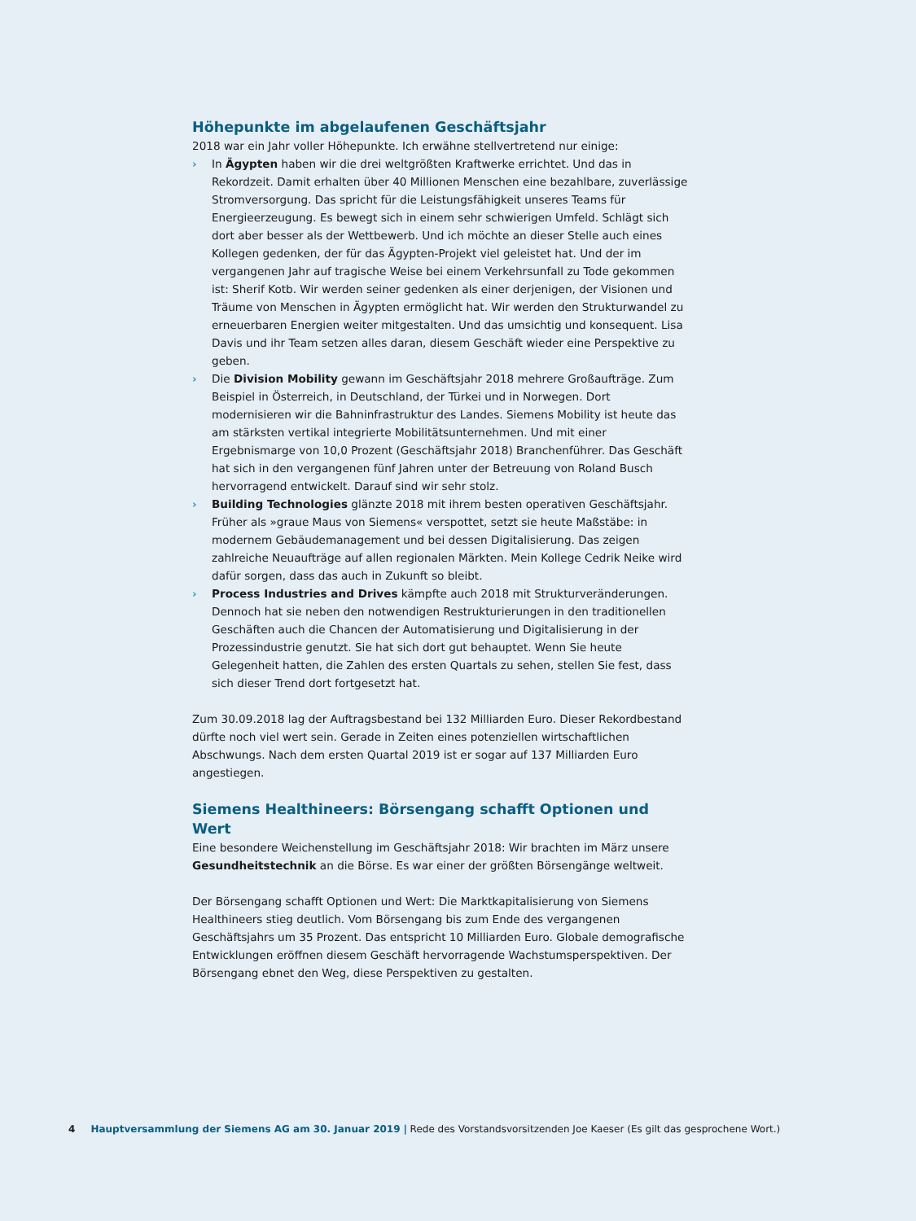Höhepunkte im abgelaufenen Geschäftsjahr
2018 war ein Jahr voller Höhepunkte. Ich erwähne stellvertretend nur einige:
› In Ägypten haben wir die drei weltgrößten Kraftwerke errichtet. Und das in Rekordzeit. Damit erhalten über 40 Millionen Menschen eine bezahlbare, zuverlässige Stromversorgung. Das spricht für die Leistungsfähigkeit unseres Teams für Energieerzeugung. Es bewegt sich in einem sehr schwierigen Umfeld. Schlägt sich dort aber besser als der Wettbewerb. Und ich möchte an dieser Stelle auch eines Kollegen gedenken, der für das Ägypten-Projekt viel geleistet hat. Und der im vergangenen Jahr auf tragische Weise bei einem Verkehrsunfall zu Tode gekommen ist: Sherif Kotb. Wir werden seiner gedenken als einer derjenigen, der Visionen und Träume von Menschen in Ägypten ermöglicht hat. Wir werden den Strukturwandel zu erneuerbaren Energien weiter mitgestalten. Und das umsichtig und konsequent. Lisa Davis und ihr Team setzen alles daran, diesem Geschäft wieder eine Perspektive zu geben.
› Die Division Mobility gewann im Geschäftsjahr 2018 mehrere Großaufträge. Zum Beispiel in Österreich, in Deutschland, der Türkei und in Norwegen. Dort modernisieren wir die Bahninfrastruktur des Landes. Siemens Mobility ist heute das am stärksten vertikal integrierte Mobilitätsunternehmen. Und mit einer Ergebnismarge von 10,0 Prozent (Geschäftsjahr 2018) Branchenführer. Das Geschäft hat sich in den vergangenen fünf Jahren unter der Betreuung von Roland Busch hervorragend entwickelt. Darauf sind wir sehr stolz.
› Building Technologies glänzte 2018 mit ihrem besten operativen Geschäftsjahr. Früher als »graue Maus von Siemens« verspottet, setzt sie heute Maßstäbe: in modernem Gebäudemanagement und bei dessen Digitalisierung. Das zeigen zahlreiche Neuaufträge auf allen regionalen Märkten. Mein Kollege Cedrik Neike wird dafür sorgen, dass das auch in Zukunft so bleibt.
› Process Industries and Drives kämpfte auch 2018 mit Strukturveränderungen. Dennoch hat sie neben den notwendigen Restrukturierungen in den traditionellen Geschäften auch die Chancen der Automatisierung und Digitalisierung in der Prozessindustrie genutzt. Sie hat sich dort gut behauptet. Wenn Sie heute Gelegenheit hatten, die Zahlen des ersten Quartals zu sehen, stellen Sie fest, dass sich dieser Trend dort fortgesetzt hat.
Zum 30.09.2018 lag der Auftragsbestand bei 132 Milliarden Euro. Dieser Rekordbestand dürfte noch viel wert sein. Gerade in Zeiten eines potenziellen wirtschaftlichen Abschwungs. Nach dem ersten Quartal 2019 ist er sogar auf 137 Milliarden Euro angestiegen.
Siemens Healthineers: Börsengang schafft Optionen und Wert
Eine besondere Weichenstellung im Geschäftsjahr 2018: Wir brachten im März unsere Gesundheitstechnik an die Börse. Es war einer der größten Börsengänge weltweit.
Der Börsengang schafft Optionen und Wert: Die Marktkapitalisierung von Siemens Healthineers stieg deutlich. Vom Börsengang bis zum Ende des vergangenen Geschäftsjahrs um 35 Prozent. Das entspricht 10 Milliarden Euro. Globale demografische Entwicklungen eröffnen diesem Geschäft hervorragende Wachstumsperspektiven. Der Börsengang ebnet den Weg, diese Perspektiven zu gestalten.
4 Hauptversammlung der Siemens AG am 30. Januar 2019 | Rede des Vorstandsvorsitzenden Joe Kaeser (Es gilt das gesprochene Wort.)